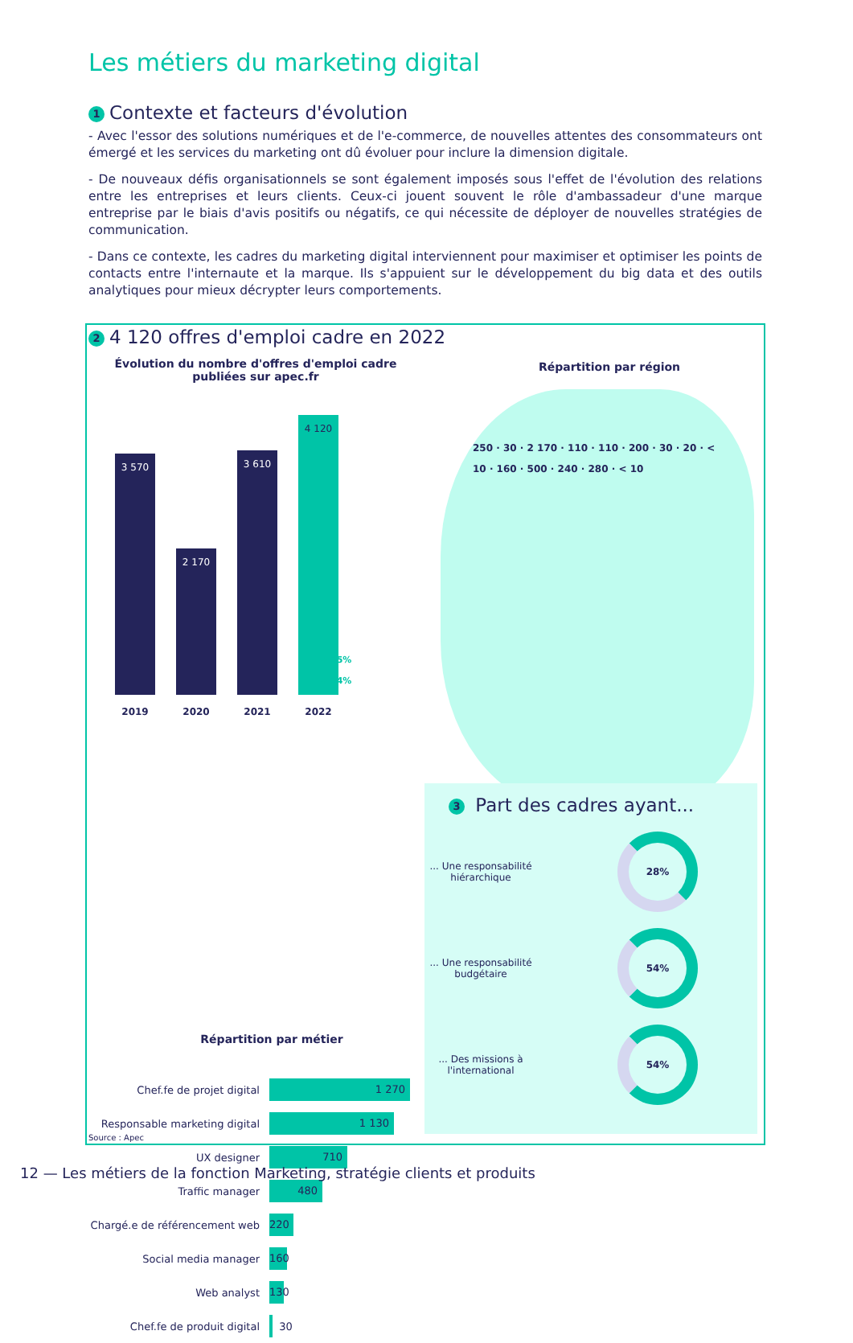Les métiers du marketing digital
1 Contexte et facteurs d'évolution
- Avec l'essor des solutions numériques et de l'e-commerce, de nouvelles attentes des consommateurs ont émergé et les services du marketing ont dû évoluer pour inclure la dimension digitale.
- De nouveaux défis organisationnels se sont également imposés sous l'effet de l'évolution des relations entre les entreprises et leurs clients. Ceux-ci jouent souvent le rôle d'ambassadeur d'une marque entreprise par le biais d'avis positifs ou négatifs, ce qui nécessite de déployer de nouvelles stratégies de communication.
- Dans ce contexte, les cadres du marketing digital interviennent pour maximiser et optimiser les points de contacts entre l'internaute et la marque. Ils s'appuient sur le développement du big data et des outils analytiques pour mieux décrypter leurs comportements.
2 4 120 offres d'emploi cadre en 2022
Évolution du nombre d'offres d'emploi cadre publiées sur apec.fr
Répartition par région
3 570
2019
2 170
2020
3 610
2021
4 120
2022
+ 15%
+ 14%
250 · 30 · 2 170 · 110 · 110 · 200 · 30 · 20 · < 10 · 160 · 500 · 240 · 280 · < 10
Répartition par métier
Chef.fe de projet digital 1 270
Responsable marketing digital 1 130
UX designer 710
Traffic manager 480
Chargé.e de référencement web 220
Social media manager 160
Web analyst 130
Chef.fe de produit digital 30
3 Part des cadres ayant...
... Une responsabilité hiérarchique
28%
... Une responsabilité budgétaire
54%
... Des missions à l'international
54%
Source : Apec
12 — Les métiers de la fonction Marketing, stratégie clients et produits